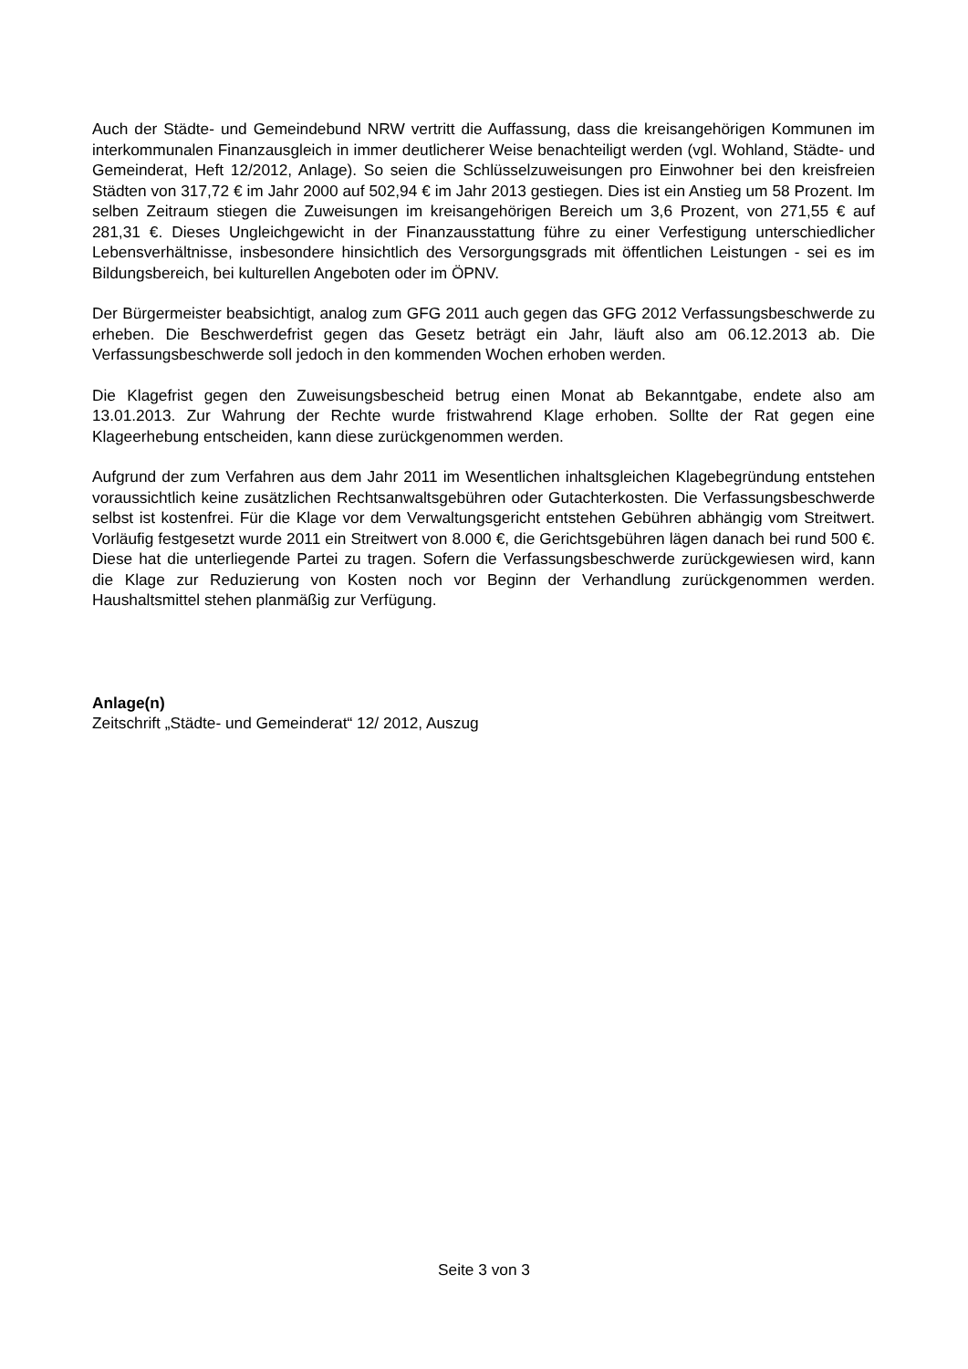Auch der Städte- und Gemeindebund NRW vertritt die Auffassung, dass die kreisangehörigen Kommunen im interkommunalen Finanzausgleich in immer deutlicherer Weise benachteiligt werden (vgl. Wohland, Städte- und Gemeinderat, Heft 12/2012, Anlage). So seien die Schlüsselzuweisungen pro Einwohner bei den kreisfreien Städten von 317,72 € im Jahr 2000 auf 502,94 € im Jahr 2013 gestiegen. Dies ist ein Anstieg um 58 Prozent. Im selben Zeitraum stiegen die Zuweisungen im kreisangehörigen Bereich um 3,6 Prozent, von 271,55 € auf 281,31 €. Dieses Ungleichgewicht in der Finanzausstattung führe zu einer Verfestigung unterschiedlicher Lebensverhältnisse, insbesondere hinsichtlich des Versorgungsgrads mit öffentlichen Leistungen - sei es im Bildungsbereich, bei kulturellen Angeboten oder im ÖPNV.
Der Bürgermeister beabsichtigt, analog zum GFG 2011 auch gegen das GFG 2012 Verfassungsbeschwerde zu erheben. Die Beschwerdefrist gegen das Gesetz beträgt ein Jahr, läuft also am 06.12.2013 ab. Die Verfassungsbeschwerde soll jedoch in den kommenden Wochen erhoben werden.
Die Klagefrist gegen den Zuweisungsbescheid betrug einen Monat ab Bekanntgabe, endete also am 13.01.2013. Zur Wahrung der Rechte wurde fristwahrend Klage erhoben. Sollte der Rat gegen eine Klageerhebung entscheiden, kann diese zurückgenommen werden.
Aufgrund der zum Verfahren aus dem Jahr 2011 im Wesentlichen inhaltsgleichen Klagebegründung entstehen voraussichtlich keine zusätzlichen Rechtsanwaltsgebühren oder Gutachterkosten. Die Verfassungsbeschwerde selbst ist kostenfrei. Für die Klage vor dem Verwaltungsgericht entstehen Gebühren abhängig vom Streitwert. Vorläufig festgesetzt wurde 2011 ein Streitwert von 8.000 €, die Gerichtsgebühren lägen danach bei rund 500 €. Diese hat die unterliegende Partei zu tragen. Sofern die Verfassungsbeschwerde zurückgewiesen wird, kann die Klage zur Reduzierung von Kosten noch vor Beginn der Verhandlung zurückgenommen werden. Haushaltsmittel stehen planmäßig zur Verfügung.
Anlage(n)
Zeitschrift „Städte- und Gemeinderat“ 12/ 2012, Auszug
Seite 3 von 3